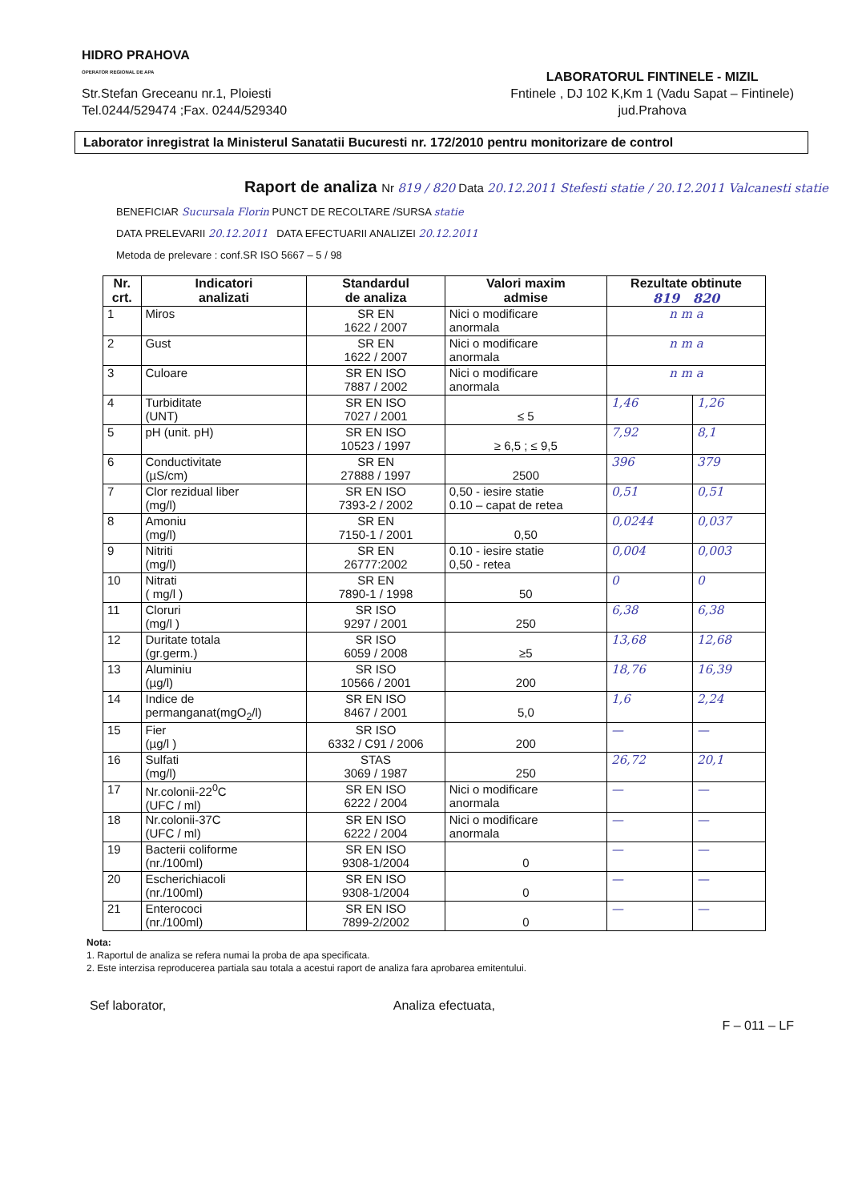HIDRO PRAHOVA
OPERATOR REGIONAL DE APA
Str.Stefan Greceanu nr.1, Ploiesti
Tel.0244/529474 ;Fax. 0244/529340
LABORATORUL FINTINELE - MIZIL
Fntinele , DJ 102 K,Km 1 (Vadu Sapat – Fintinele)
jud.Prahova
Laborator inregistrat la Ministerul Sanatatii Bucuresti nr. 172/2010 pentru monitorizare de control
Raport de analiza Nr 819 / 820 Data 20.12.2011 Stefesti statie / 20.12.2011 Valcanesti statie
BENEFICIAR Sucursala Florin PUNCT DE RECOLTARE /SURSA statie
DATA PRELEVARII 20.12.2011 DATA EFECTUARII ANALIZEI 20.12.2011
Metoda de prelevare : conf.SR ISO 5667 – 5 / 98
| Nr. crt. | Indicatori analizati | Standardul de analiza | Valori maxim admise | Rezultate obtinute 819 820 | |
| --- | --- | --- | --- | --- | --- |
| 1 | Miros | SR EN 1622 / 2007 | Nici o modificare anormala | n m a | |
| 2 | Gust | SR EN 1622 / 2007 | Nici o modificare anormala | n m a | |
| 3 | Culoare | SR EN ISO 7887 / 2002 | Nici o modificare anormala | n m a | |
| 4 | Turbiditate (UNT) | SR EN ISO 7027 / 2001 | ≤ 5 | 1,46 | 1,26 |
| 5 | pH (unit. pH) | SR EN ISO 10523 / 1997 | ≥ 6,5 ; ≤ 9,5 | 7,92 | 8,1 |
| 6 | Conductivitate (µS/cm) | SR EN 27888 / 1997 | 2500 | 396 | 379 |
| 7 | Clor rezidual liber (mg/l) | SR EN ISO 7393-2 / 2002 | 0,50 - iesire statie 0.10 – capat de retea | 0,51 | 0,51 |
| 8 | Amoniu (mg/l) | SR EN 7150-1 / 2001 | 0,50 | 0,0244 | 0,037 |
| 9 | Nitriti (mg/l) | SR EN 26777:2002 | 0.10 - iesire statie 0,50 - retea | 0,004 | 0,003 |
| 10 | Nitrati ( mg/l ) | SR EN 7890-1 / 1998 | 50 | 0 | 0 |
| 11 | Cloruri (mg/l ) | SR ISO 9297 / 2001 | 250 | 6,38 | 6,38 |
| 12 | Duritate totala (gr.germ.) | SR ISO 6059 / 2008 | ≥5 | 13,68 | 12,68 |
| 13 | Aluminiu (µg/l) | SR ISO 10566 / 2001 | 200 | 18,76 | 16,39 |
| 14 | Indice de permanganat(mgO<sub>2</sub>/l) | SR EN ISO 8467 / 2001 | 5,0 | 1,6 | 2,24 |
| 15 | Fier (µg/l ) | SR ISO 6332 / C91 / 2006 | 200 | — | — |
| 16 | Sulfati (mg/l) | STAS 3069 / 1987 | 250 | 26,72 | 20,1 |
| 17 | Nr.colonii-22<sup>0</sup>C (UFC / ml) | SR EN ISO 6222 / 2004 | Nici o modificare anormala | — | — |
| 18 | Nr.colonii-37C (UFC / ml) | SR EN ISO 6222 / 2004 | Nici o modificare anormala | — | — |
| 19 | Bacterii coliforme (nr./100ml) | SR EN ISO 9308-1/2004 | 0 | — | — |
| 20 | Escherichiacoli (nr./100ml) | SR EN ISO 9308-1/2004 | 0 | — | — |
| 21 | Enterococi (nr./100ml) | SR EN ISO 7899-2/2002 | 0 | — | — |
Nota:
1. Raportul de analiza se refera numai la proba de apa specificata.
2. Este interzisa reproducerea partiala sau totala a acestui raport de analiza fara aprobarea emitentului.
Sef laborator, Analiza efectuata,
F – 011 – LF